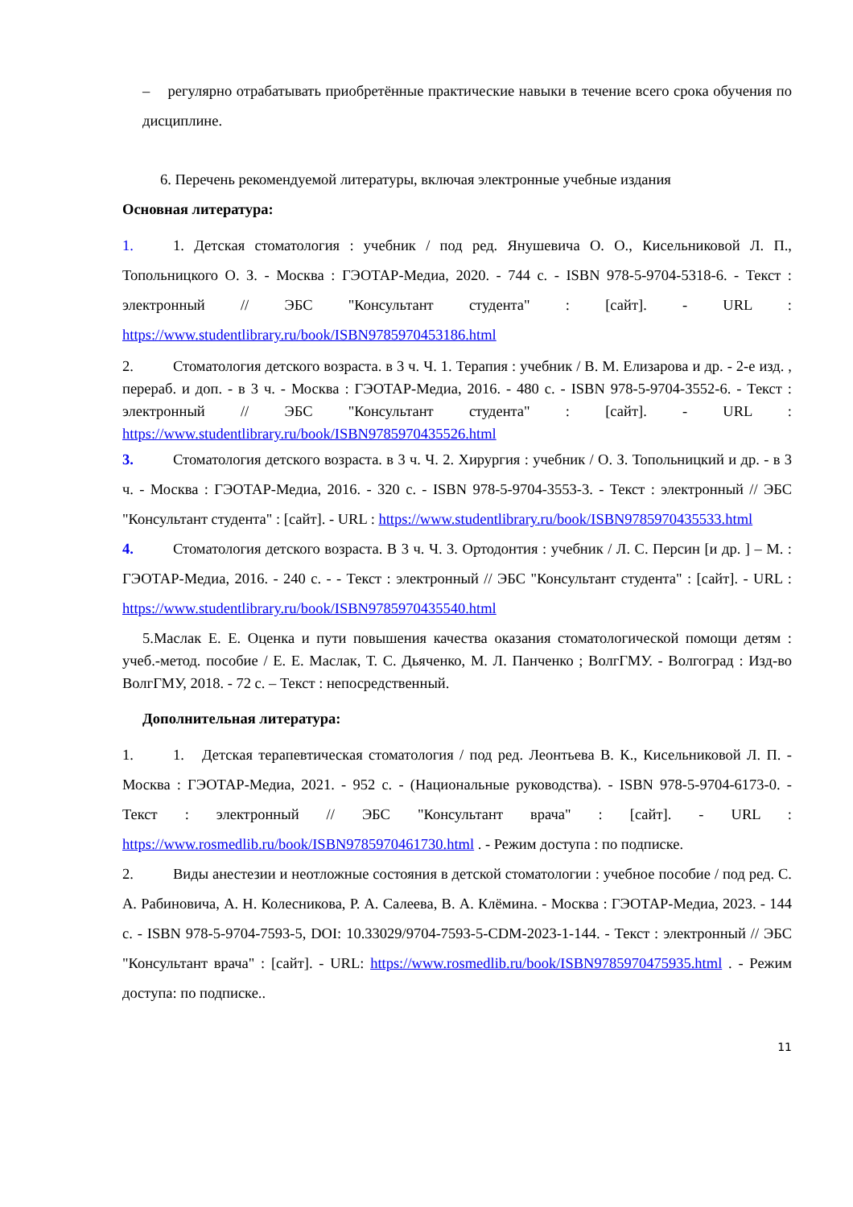– регулярно отрабатывать приобретённые практические навыки в течение всего срока обучения по дисциплине.
6. Перечень рекомендуемой литературы, включая электронные учебные издания
Основная литература:
1. 1. Детская стоматология : учебник / под ред. Янушевича О. О., Кисельниковой Л. П., Топольницкого О. З. - Москва : ГЭОТАР-Медиа, 2020. - 744 с. - ISBN 978-5-9704-5318-6. - Текст : электронный // ЭБС "Консультант студента" : [сайт]. - URL : https://www.studentlibrary.ru/book/ISBN9785970453186.html
2. Стоматология детского возраста. в 3 ч. Ч. 1. Терапия : учебник / В. М. Елизарова и др. - 2-е изд. , перераб. и доп. - в 3 ч. - Москва : ГЭОТАР-Медиа, 2016. - 480 с. - ISBN 978-5-9704-3552-6. - Текст : электронный // ЭБС "Консультант студента" : [сайт]. - URL : https://www.studentlibrary.ru/book/ISBN9785970435526.html
3. Стоматология детского возраста. в 3 ч. Ч. 2. Хирургия : учебник / О. З. Топольницкий и др. - в 3 ч. - Москва : ГЭОТАР-Медиа, 2016. - 320 с. - ISBN 978-5-9704-3553-3. - Текст : электронный // ЭБС "Консультант студента" : [сайт]. - URL : https://www.studentlibrary.ru/book/ISBN9785970435533.html
4. Стоматология детского возраста. В 3 ч. Ч. 3. Ортодонтия : учебник / Л. С. Персин [и др. ] – М. : ГЭОТАР-Медиа, 2016. - 240 с. - - Текст : электронный // ЭБС "Консультант студента" : [сайт]. - URL : https://www.studentlibrary.ru/book/ISBN9785970435540.html
5.Маслак Е. Е. Оценка и пути повышения качества оказания стоматологической помощи детям : учеб.-метод. пособие / Е. Е. Маслак, Т. С. Дьяченко, М. Л. Панченко ; ВолгГМУ. - Волгоград : Изд-во ВолгГМУ, 2018. - 72 с. – Текст : непосредственный.
Дополнительная литература:
1. 1. Детская терапевтическая стоматология / под ред. Леонтьева В. К., Кисельниковой Л. П. - Москва : ГЭОТАР-Медиа, 2021. - 952 с. - (Национальные руководства). - ISBN 978-5-9704-6173-0. - Текст : электронный // ЭБС "Консультант врача" : [сайт]. - URL : https://www.rosmedlib.ru/book/ISBN9785970461730.html . - Режим доступа : по подписке.
2. Виды анестезии и неотложные состояния в детской стоматологии : учебное пособие / под ред. С. А. Рабиновича, А. Н. Колесникова, Р. А. Салеева, В. А. Клёмина. - Москва : ГЭОТАР-Медиа, 2023. - 144 с. - ISBN 978-5-9704-7593-5, DOI: 10.33029/9704-7593-5-CDM-2023-1-144. - Текст : электронный // ЭБС "Консультант врача" : [сайт]. - URL: https://www.rosmedlib.ru/book/ISBN9785970475935.html . - Режим доступа: по подписке..
11